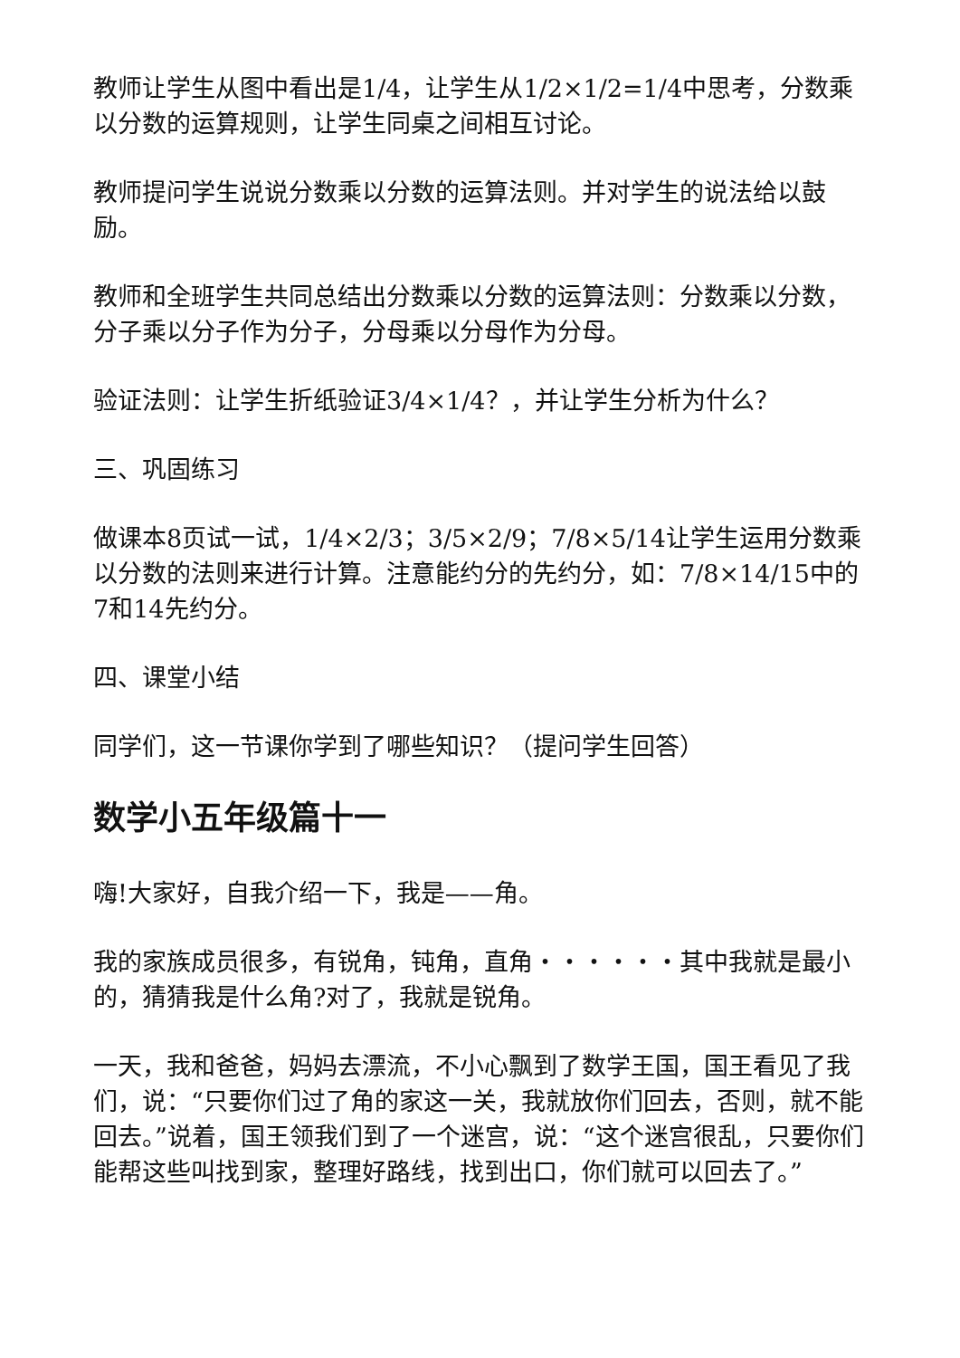教师让学生从图中看出是1/4，让学生从1/2×1/2=1/4中思考，分数乘以分数的运算规则，让学生同桌之间相互讨论。
教师提问学生说说分数乘以分数的运算法则。并对学生的说法给以鼓励。
教师和全班学生共同总结出分数乘以分数的运算法则：分数乘以分数，分子乘以分子作为分子，分母乘以分母作为分母。
验证法则：让学生折纸验证3/4×1/4？，并让学生分析为什么？
三、巩固练习
做课本8页试一试，1/4×2/3；3/5×2/9；7/8×5/14让学生运用分数乘以分数的法则来进行计算。注意能约分的先约分，如：7/8×14/15中的7和14先约分。
四、课堂小结
同学们，这一节课你学到了哪些知识？（提问学生回答）
数学小五年级篇十一
嗨!大家好，自我介绍一下，我是——角。
我的家族成员很多，有锐角，钝角，直角・・・・・・其中我就是最小的，猜猜我是什么角?对了，我就是锐角。
一天，我和爸爸，妈妈去漂流，不小心飘到了数学王国，国王看见了我们，说：“只要你们过了角的家这一关，我就放你们回去，否则，就不能回去。”说着，国王领我们到了一个迷宫，说：“这个迷宫很乱，只要你们能帮这些叫找到家，整理好路线，找到出口，你们就可以回去了。”